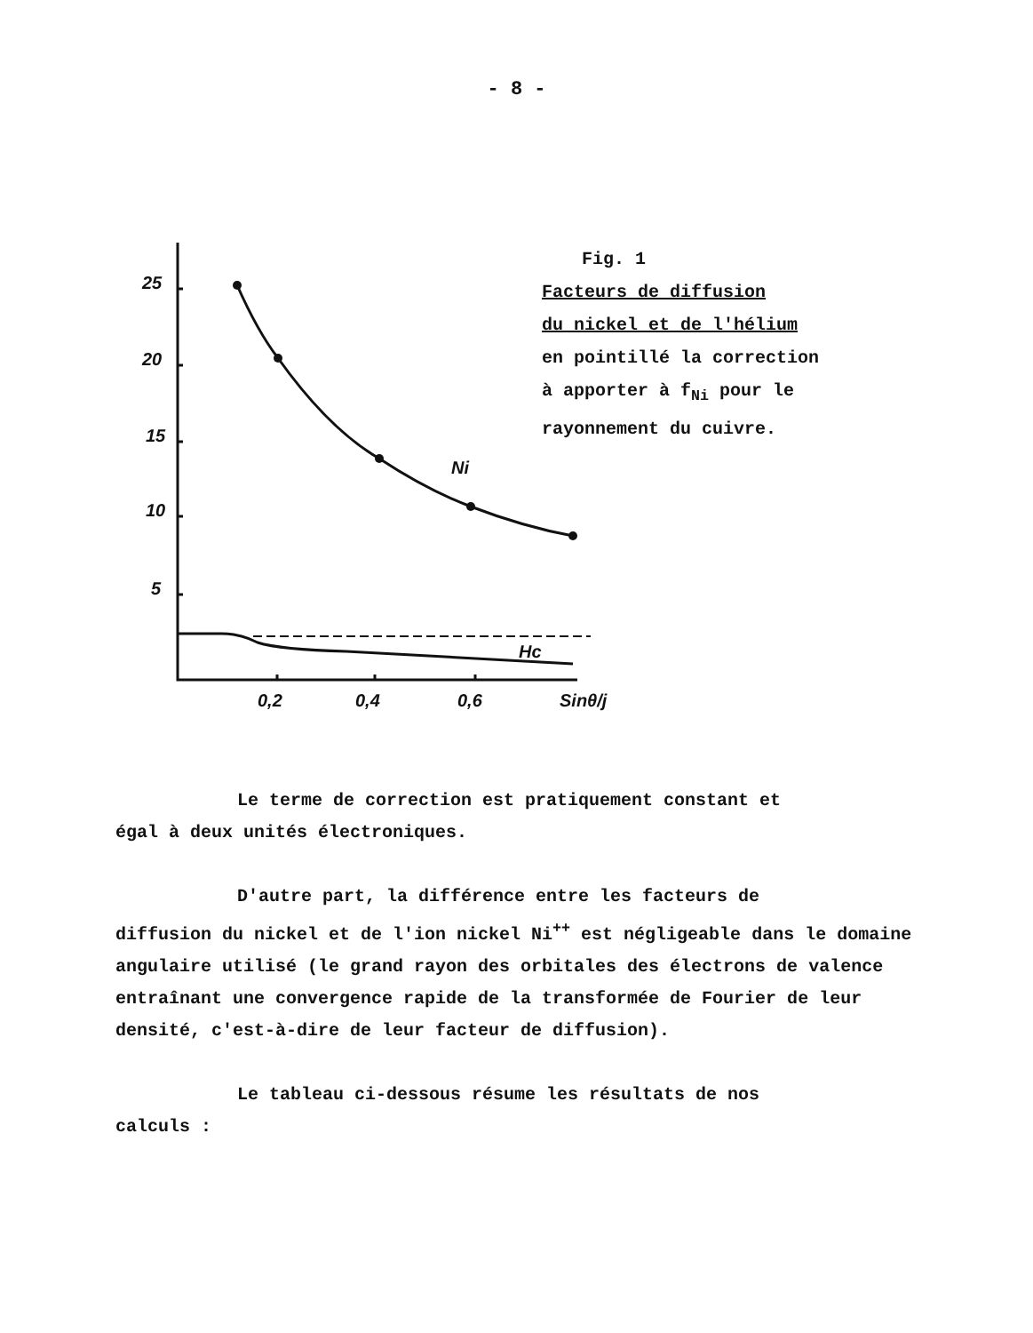- 8 -
25
20
15
10
5
Ni
Hc
0,2
0,4
0,6
Sinθ/j
Fig. 1
Facteurs de diffusion
du nickel et de l'hélium
en pointillé la correction
à apporter à f<sub>Ni</sub> pour le
rayonnement du cuivre.
Le terme de correction est pratiquement constant et
égal à deux unités électroniques.
D'autre part, la différence entre les facteurs de
diffusion du nickel et de l'ion nickel Ni<sup>++</sup> est négligeable dans le domaine angulaire utilisé (le grand rayon des orbitales des électrons de valence entraînant une convergence rapide de la transformée de Fourier de leur densité, c'est-à-dire de leur facteur de diffusion).
Le tableau ci-dessous résume les résultats de nos
calculs :